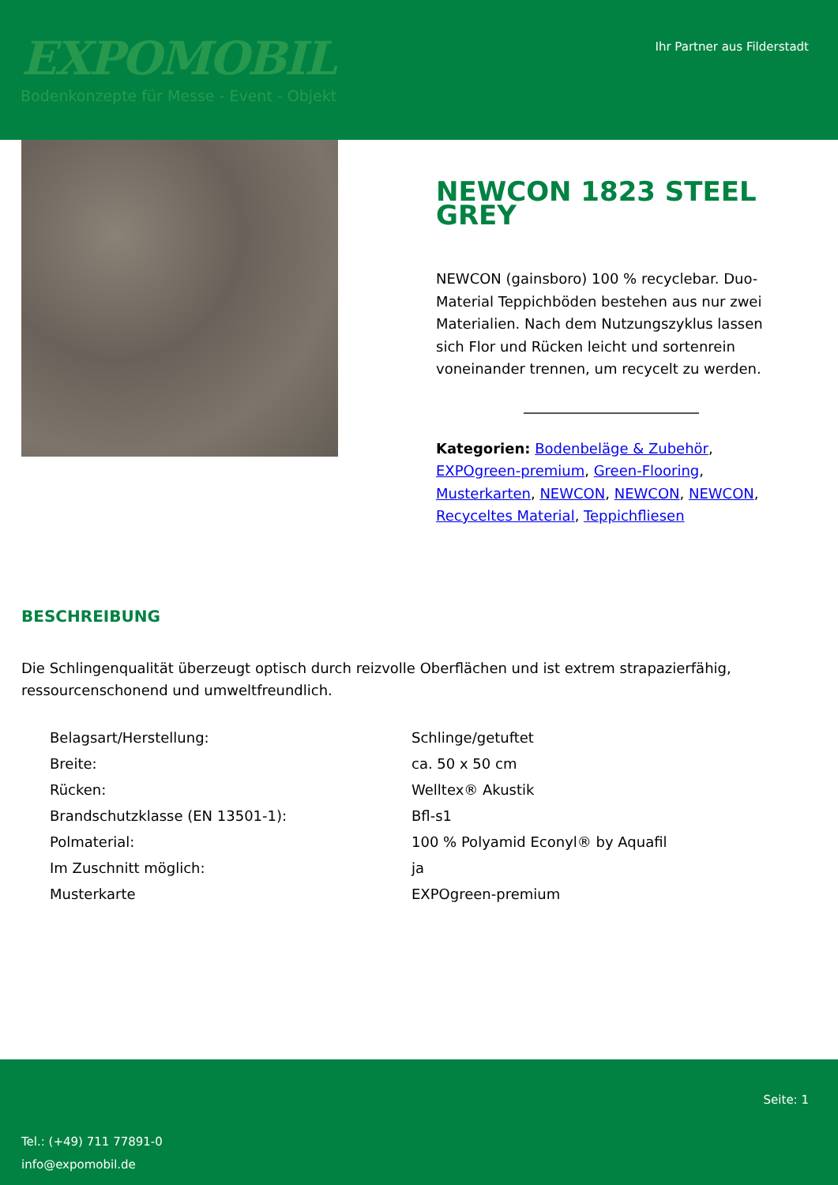EXPOMOBIL
Bodenkonzepte für Messe - Event - Objekt
Ihr Partner aus Filderstadt
NEWCON 1823 STEEL GREY
NEWCON (gainsboro) 100 % recyclebar. Duo-Material Teppichböden bestehen aus nur zwei Materialien. Nach dem Nutzungszyklus lassen sich Flor und Rücken leicht und sortenrein voneinander trennen, um recycelt zu werden.
Kategorien: Bodenbeläge & Zubehör, EXPOgreen-premium, Green-Flooring, Musterkarten, NEWCON, NEWCON, NEWCON, Recyceltes Material, Teppichfliesen
BESCHREIBUNG
Die Schlingenqualität überzeugt optisch durch reizvolle Oberflächen und ist extrem strapazierfähig, ressourcenschonend und umweltfreundlich.
| Belagsart/Herstellung: | Schlinge/getuftet |
| Breite: | ca. 50 x 50 cm |
| Rücken: | Welltex® Akustik |
| Brandschutzklasse (EN 13501-1): | Bfl-s1 |
| Polmaterial: | 100 % Polyamid Econyl® by Aquafil |
| Im Zuschnitt möglich: | ja |
| Musterkarte | EXPOgreen-premium |
Seite: 1
Tel.: (+49) 711 77891-0
info@expomobil.de